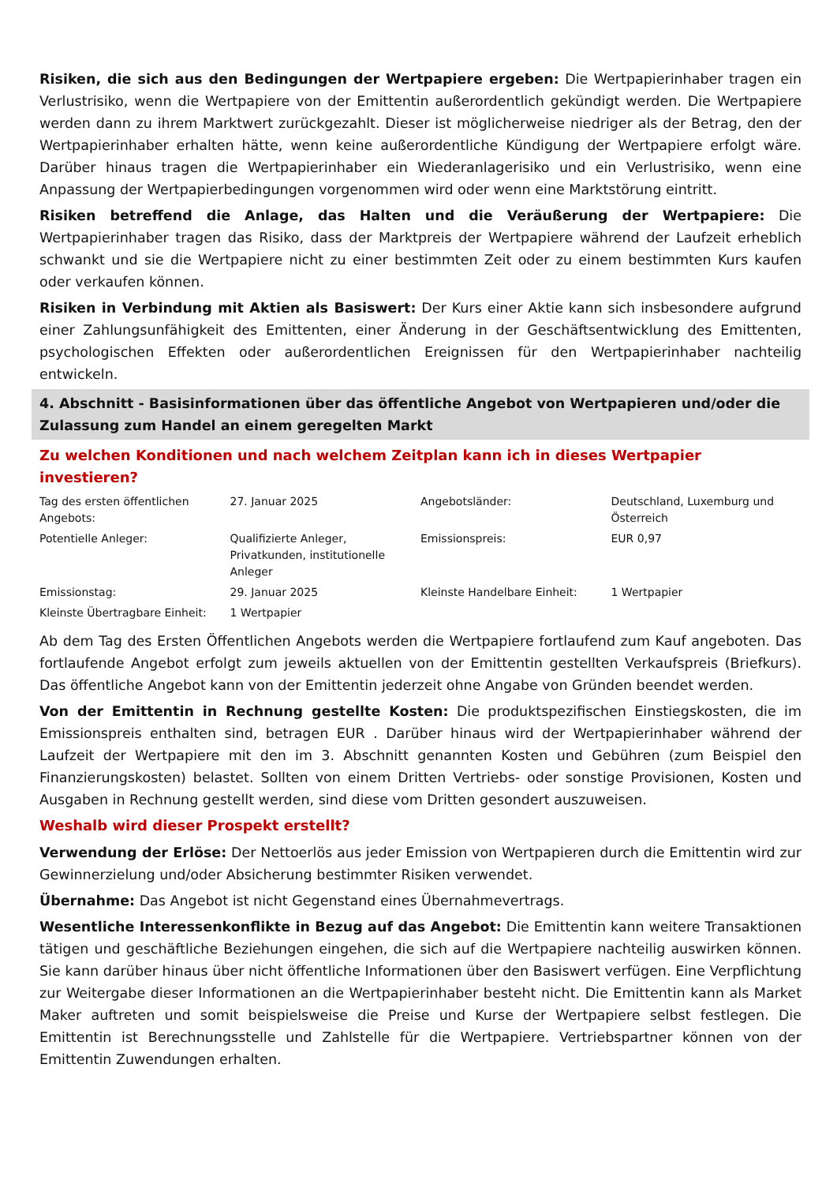Risiken, die sich aus den Bedingungen der Wertpapiere ergeben: Die Wertpapierinhaber tragen ein Verlustrisiko, wenn die Wertpapiere von der Emittentin außerordentlich gekündigt werden. Die Wertpapiere werden dann zu ihrem Marktwert zurückgezahlt. Dieser ist möglicherweise niedriger als der Betrag, den der Wertpapierinhaber erhalten hätte, wenn keine außerordentliche Kündigung der Wertpapiere erfolgt wäre. Darüber hinaus tragen die Wertpapierinhaber ein Wiederanlagerisiko und ein Verlustrisiko, wenn eine Anpassung der Wertpapierbedingungen vorgenommen wird oder wenn eine Marktstörung eintritt.
Risiken betreffend die Anlage, das Halten und die Veräußerung der Wertpapiere: Die Wertpapierinhaber tragen das Risiko, dass der Marktpreis der Wertpapiere während der Laufzeit erheblich schwankt und sie die Wertpapiere nicht zu einer bestimmten Zeit oder zu einem bestimmten Kurs kaufen oder verkaufen können.
Risiken in Verbindung mit Aktien als Basiswert: Der Kurs einer Aktie kann sich insbesondere aufgrund einer Zahlungsunfähigkeit des Emittenten, einer Änderung in der Geschäftsentwicklung des Emittenten, psychologischen Effekten oder außerordentlichen Ereignissen für den Wertpapierinhaber nachteilig entwickeln.
4. Abschnitt - Basisinformationen über das öffentliche Angebot von Wertpapieren und/oder die Zulassung zum Handel an einem geregelten Markt
Zu welchen Konditionen und nach welchem Zeitplan kann ich in dieses Wertpapier investieren?
| Tag des ersten öffentlichen Angebots: | 27. Januar 2025 | Angebotsländer: | Deutschland, Luxemburg und Österreich |
| Potentielle Anleger: | Qualifizierte Anleger, Privatkunden, institutionelle Anleger | Emissionspreis: | EUR 0,97 |
| Emissionstag: | 29. Januar 2025 | Kleinste Handelbare Einheit: | 1 Wertpapier |
| Kleinste Übertragbare Einheit: | 1 Wertpapier | | |
Ab dem Tag des Ersten Öffentlichen Angebots werden die Wertpapiere fortlaufend zum Kauf angeboten. Das fortlaufende Angebot erfolgt zum jeweils aktuellen von der Emittentin gestellten Verkaufspreis (Briefkurs). Das öffentliche Angebot kann von der Emittentin jederzeit ohne Angabe von Gründen beendet werden.
Von der Emittentin in Rechnung gestellte Kosten: Die produktspezifischen Einstiegskosten, die im Emissionspreis enthalten sind, betragen EUR . Darüber hinaus wird der Wertpapierinhaber während der Laufzeit der Wertpapiere mit den im 3. Abschnitt genannten Kosten und Gebühren (zum Beispiel den Finanzierungskosten) belastet. Sollten von einem Dritten Vertriebs- oder sonstige Provisionen, Kosten und Ausgaben in Rechnung gestellt werden, sind diese vom Dritten gesondert auszuweisen.
Weshalb wird dieser Prospekt erstellt?
Verwendung der Erlöse: Der Nettoerlös aus jeder Emission von Wertpapieren durch die Emittentin wird zur Gewinnerzielung und/oder Absicherung bestimmter Risiken verwendet.
Übernahme: Das Angebot ist nicht Gegenstand eines Übernahmevertrags.
Wesentliche Interessenkonflikte in Bezug auf das Angebot: Die Emittentin kann weitere Transaktionen tätigen und geschäftliche Beziehungen eingehen, die sich auf die Wertpapiere nachteilig auswirken können. Sie kann darüber hinaus über nicht öffentliche Informationen über den Basiswert verfügen. Eine Verpflichtung zur Weitergabe dieser Informationen an die Wertpapierinhaber besteht nicht. Die Emittentin kann als Market Maker auftreten und somit beispielsweise die Preise und Kurse der Wertpapiere selbst festlegen. Die Emittentin ist Berechnungsstelle und Zahlstelle für die Wertpapiere. Vertriebspartner können von der Emittentin Zuwendungen erhalten.